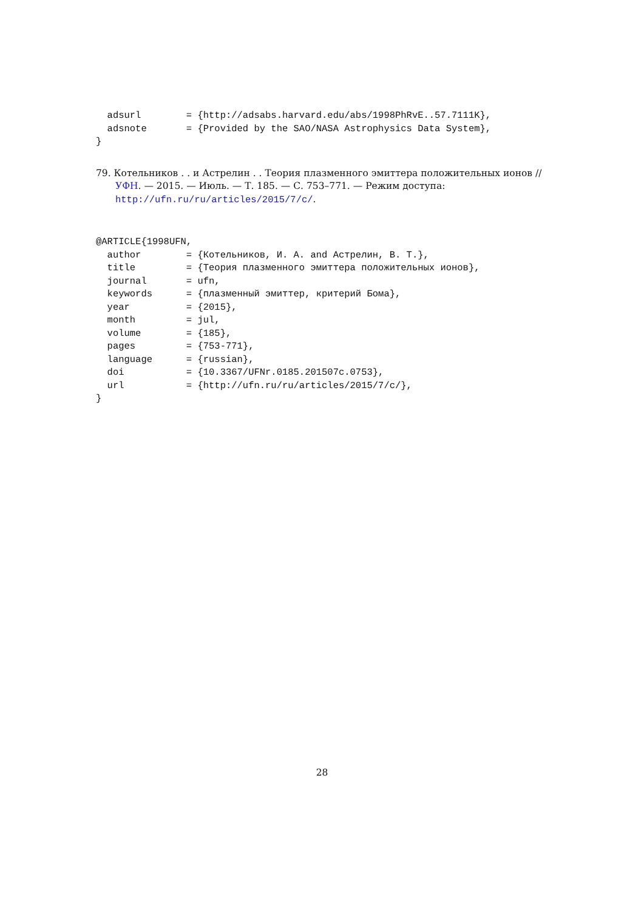adsurl        = {http://adsabs.harvard.edu/abs/1998PhRvE..57.7111K},
  adsnote       = {Provided by the SAO/NASA Astrophysics Data System},
}
79. Котельников . . и Астрелин . . Теория плазменного эмиттера положительных ионов // УФН. — 2015. — Июль. — Т. 185. — С. 753–771. — Режим доступа: http://ufn.ru/ru/articles/2015/7/c/.
@ARTICLE{1998UFN,
  author        = {Котельников, И. А. and Астрелин, В. Т.},
  title         = {Теория плазменного эмиттера положительных ионов},
  journal       = ufn,
  keywords      = {плазменный эмиттер, критерий Бома},
  year          = {2015},
  month         = jul,
  volume        = {185},
  pages         = {753-771},
  language      = {russian},
  doi           = {10.3367/UFNr.0185.201507c.0753},
  url           = {http://ufn.ru/ru/articles/2015/7/c/},
}
28